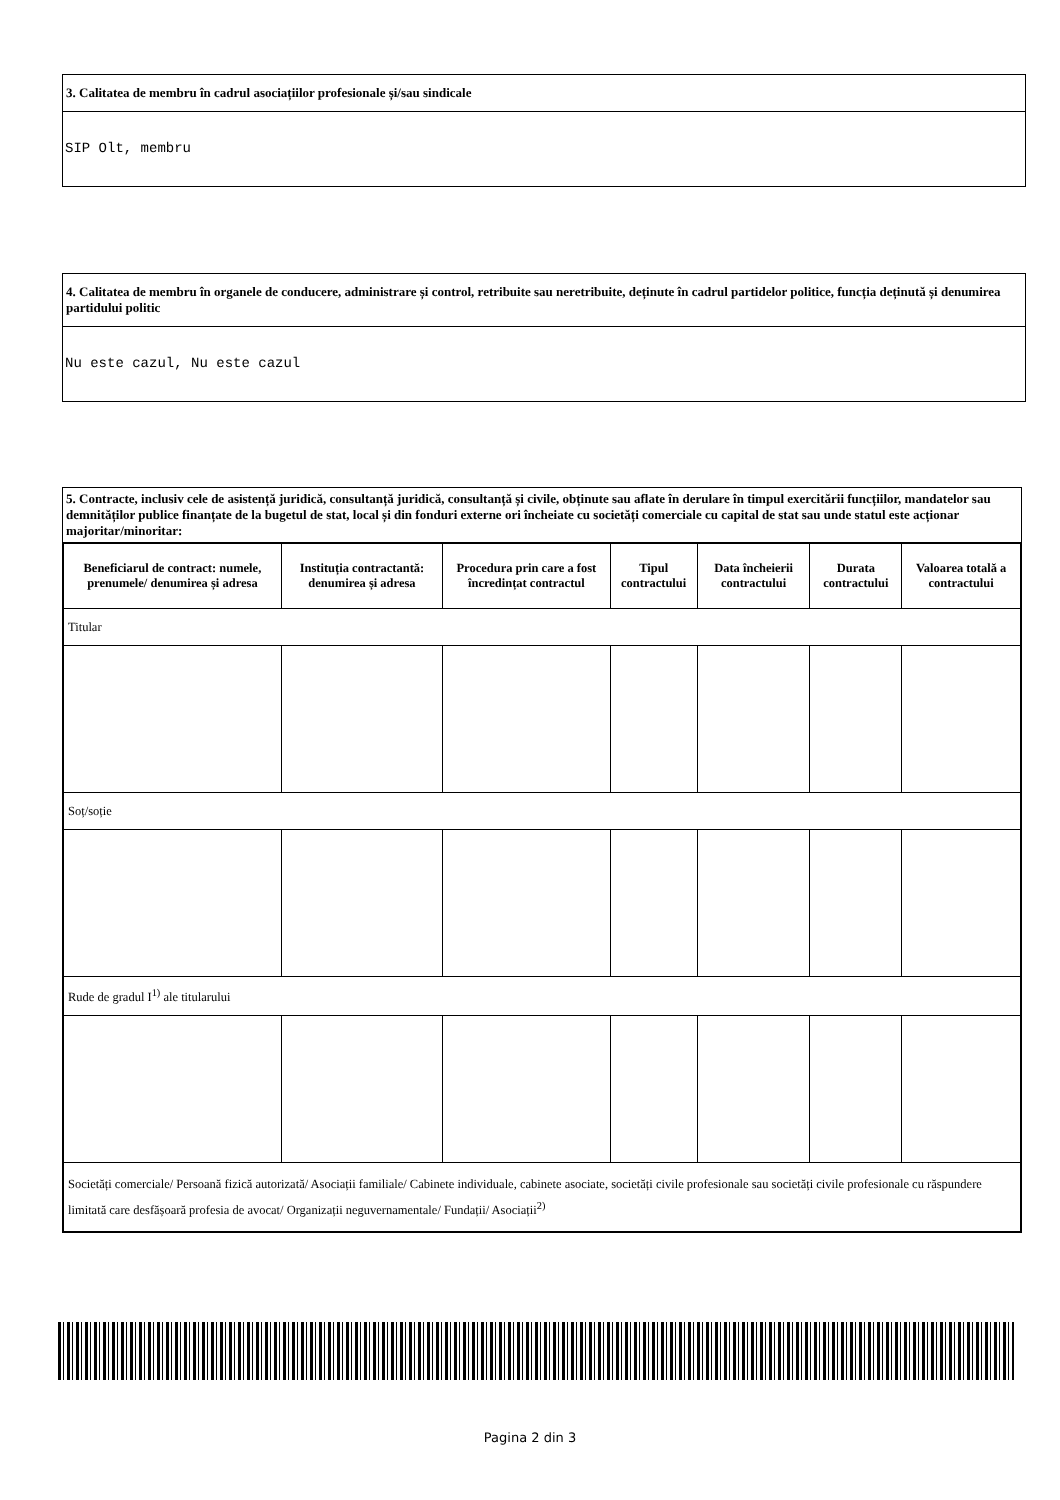3. Calitatea de membru în cadrul asociațiilor profesionale și/sau sindicale
SIP Olt, membru
4. Calitatea de membru în organele de conducere, administrare și control, retribuite sau neretribuite, deținute în cadrul partidelor politice, funcția deținută și denumirea partidului politic
Nu este cazul, Nu este cazul
5. Contracte, inclusiv cele de asistență juridică, consultanță juridică, consultanță și civile, obținute sau aflate în derulare în timpul exercitării funcțiilor, mandatelor sau demnităților publice finanțate de la bugetul de stat, local și din fonduri externe ori încheiate cu societăți comerciale cu capital de stat sau unde statul este acționar majoritar/minoritar:
| Beneficiarul de contract: numele, prenumele/ denumirea și adresa | Instituția contractantă: denumirea și adresa | Procedura prin care a fost încredințat contractul | Tipul contractului | Data încheierii contractului | Durata contractului | Valoarea totală a contractului |
| --- | --- | --- | --- | --- | --- | --- |
| Titular | | | | | | |
| Soț/soție | | | | | | |
| Rude de gradul I<sup>1)</sup> ale titularului | | | | | | |
| Societăți comerciale/ Persoană fizică autorizată/ Asociații familiale/ Cabinete individuale, cabinete asociate, societăți civile profesionale sau societăți civile profesionale cu răspundere limitată care desfășoară profesia de avocat/ Organizații neguvernamentale/ Fundații/ Asociații<sup>2)</sup> | | | | | | |
Pagina 2 din 3